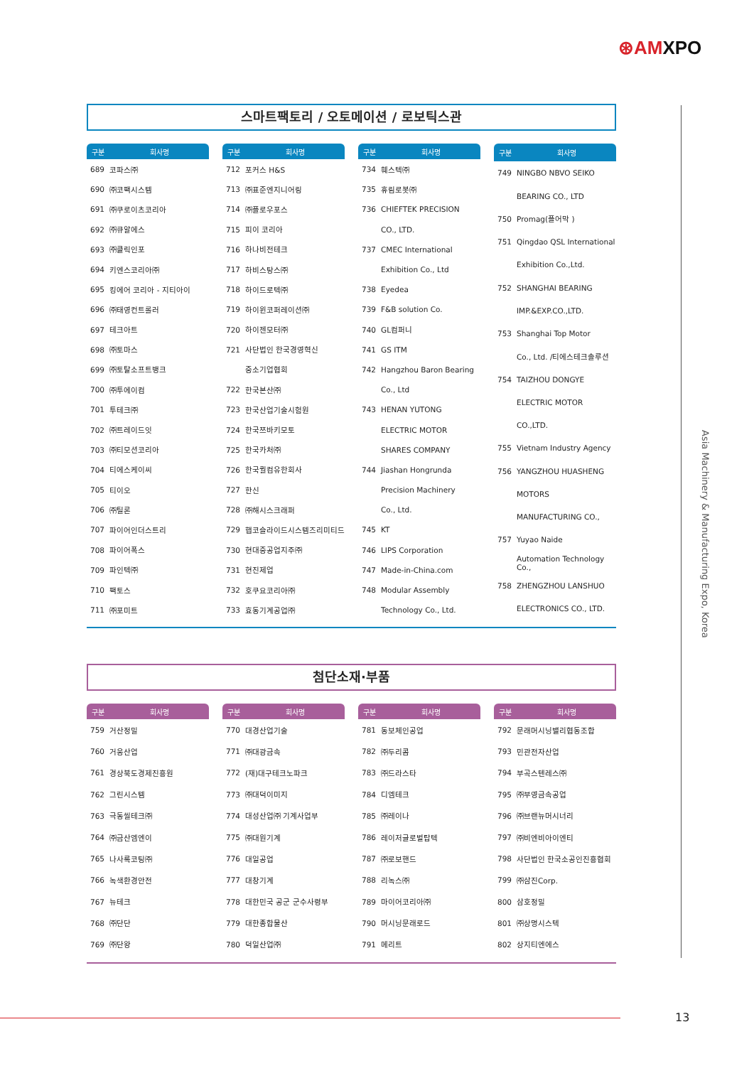⊛AMXPO
스마트팩토리 / 오토메이션 / 로보틱스관
| 구분 | 회사명 |
| --- | --- |
| 689 | 코파스㈜ |
| 690 | ㈜코팩시스템 |
| 691 | ㈜쿠로이츠코리아 |
| 692 | ㈜큐알에스 |
| 693 | ㈜클릭인포 |
| 694 | 키엔스코리아㈜ |
| 695 | 킹에어 코리아 - 지티아이 |
| 696 | ㈜태영컨트롤러 |
| 697 | 테크아트 |
| 698 | ㈜토마스 |
| 699 | ㈜토탈소프트뱅크 |
| 700 | ㈜투에이컴 |
| 701 | 투테크㈜ |
| 702 | ㈜트레이드잇 |
| 703 | ㈜티모션코리아 |
| 704 | 티에스케이씨 |
| 705 | 티이오 |
| 706 | ㈜틸론 |
| 707 | 파이어인더스트리 |
| 708 | 파이어폭스 |
| 709 | 파인텍㈜ |
| 710 | 팩토스 |
| 711 | ㈜포미트 |
| 구분 | 회사명 |
| --- | --- |
| 712 | 포커스 H&S |
| 713 | ㈜표준엔지니어링 |
| 714 | ㈜플로우포스 |
| 715 | 피이 코리아 |
| 716 | 하나비전테크 |
| 717 | 하비스탕스㈜ |
| 718 | 하이드로텍㈜ |
| 719 | 하이윈코퍼레이션㈜ |
| 720 | 하이젠모터㈜ |
| 721 | 사단법인 한국경영혁신 |
| | 중소기업협회 |
| 722 | 한국본산㈜ |
| 723 | 한국산업기술시험원 |
| 724 | 한국쯔바키모토 |
| 725 | 한국카처㈜ |
| 726 | 한국퀄컴유한회사 |
| 727 | 한신 |
| 728 | ㈜해시스크래퍼 |
| 729 | 햅코슬라이드시스템즈리미티드 |
| 730 | 현대중공업지주㈜ |
| 731 | 현진제업 |
| 732 | 호쿠요코리아㈜ |
| 733 | 효동기계공업㈜ |
| 구분 | 회사명 |
| --- | --- |
| 734 | 훼스텍㈜ |
| 735 | 휴림로봇㈜ |
| 736 | CHIEFTEK PRECISION |
| | CO., LTD. |
| 737 | CMEC International |
| | Exhibition Co., Ltd |
| 738 | Eyedea |
| 739 | F&B solution Co. |
| 740 | GL컴퍼니 |
| 741 | GS ITM |
| 742 | Hangzhou Baron Bearing |
| | Co., Ltd |
| 743 | HENAN YUTONG |
| | ELECTRIC MOTOR |
| | SHARES COMPANY |
| 744 | Jiashan Hongrunda |
| | Precision Machinery |
| | Co., Ltd. |
| 745 | KT |
| 746 | LIPS Corporation |
| 747 | Made-in-China.com |
| 748 | Modular Assembly |
| | Technology Co., Ltd. |
| 구분 | 회사명 |
| --- | --- |
| 749 | NINGBO NBVO SEIKO |
| | BEARING CO., LTD |
| 750 | Promag(플어막 ) |
| 751 | Qingdao QSL International |
| | Exhibition Co.,Ltd. |
| 752 | SHANGHAI BEARING |
| | IMP.&EXP.CO.,LTD. |
| 753 | Shanghai Top Motor |
| | Co., Ltd. /티에스테크솔루션 |
| 754 | TAIZHOU DONGYE |
| | ELECTRIC MOTOR |
| | CO.,LTD. |
| 755 | Vietnam Industry Agency |
| 756 | YANGZHOU HUASHENG |
| | MOTORS |
| | MANUFACTURING CO., |
| 757 | Yuyao Naide |
| | Automation Technology Co., |
| 758 | ZHENGZHOU LANSHUO |
| | ELECTRONICS CO., LTD. |
첨단소재·부품
| 구분 | 회사명 |
| --- | --- |
| 759 | 거산정밀 |
| 760 | 거웅산업 |
| 761 | 경상북도경제진흥원 |
| 762 | 그린시스템 |
| 763 | 극동씰테크㈜ |
| 764 | ㈜금산엠엔이 |
| 765 | 나사록코팅㈜ |
| 766 | 녹색환경안전 |
| 767 | 뉴테크 |
| 768 | ㈜단단 |
| 769 | ㈜단왕 |
| 구분 | 회사명 |
| --- | --- |
| 770 | 대경산업기술 |
| 771 | ㈜대광금속 |
| 772 | (재)대구테크노파크 |
| 773 | ㈜대덕이미지 |
| 774 | 대성산업㈜ 기계사업부 |
| 775 | ㈜대원기계 |
| 776 | 대일공업 |
| 777 | 대창기계 |
| 778 | 대한민국 공군 군수사령부 |
| 779 | 대한종합물산 |
| 780 | 덕일산업㈜ |
| 구분 | 회사명 |
| --- | --- |
| 781 | 동보체인공업 |
| 782 | ㈜두리콤 |
| 783 | ㈜드라스타 |
| 784 | 디엠테크 |
| 785 | ㈜레이나 |
| 786 | 레이저글로벌탑텍 |
| 787 | ㈜로보핸드 |
| 788 | 리녹스㈜ |
| 789 | 마이어코리아㈜ |
| 790 | 머시닝문래로드 |
| 791 | 메리트 |
| 구분 | 회사명 |
| --- | --- |
| 792 | 문래머시닝밸리협동조합 |
| 793 | 민관전자산업 |
| 794 | 부곡스텐레스㈜ |
| 795 | ㈜부영금속공업 |
| 796 | ㈜브랜뉴머시너리 |
| 797 | ㈜비엔비아이엔티 |
| 798 | 사단법인 한국소공인진흥협회 |
| 799 | ㈜삼진Corp. |
| 800 | 삼호정밀 |
| 801 | ㈜상명시스텍 |
| 802 | 상지티엔에스 |
Asia Machinery & Manufacturing Expo, Korea
13